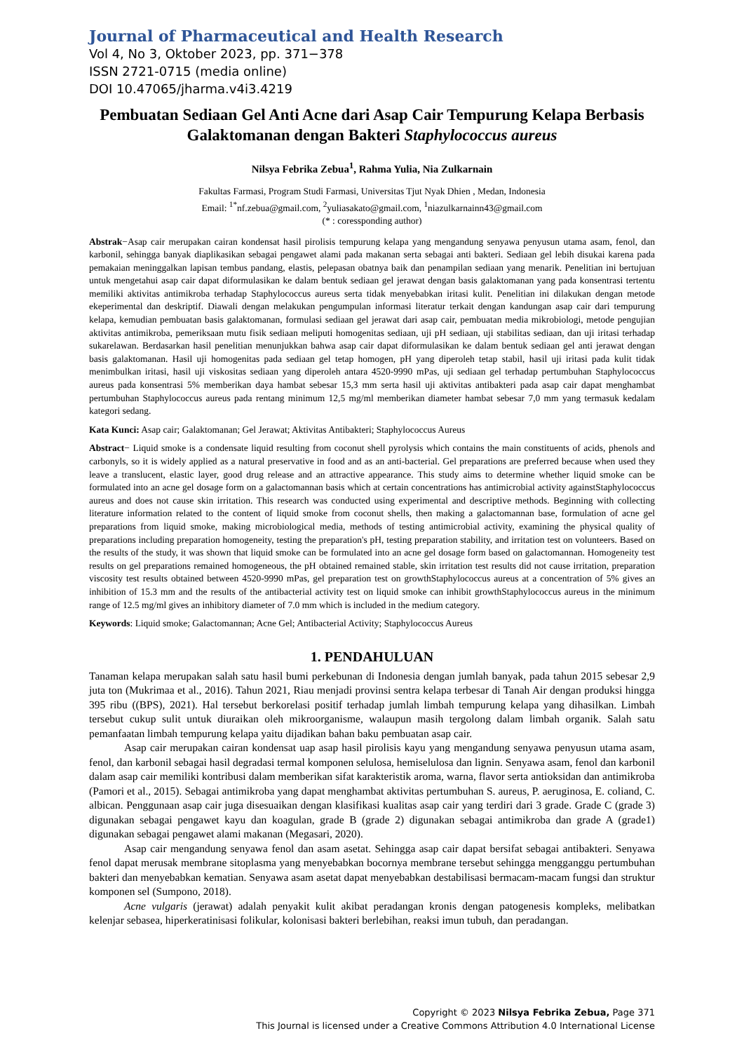Journal of Pharmaceutical and Health Research
Vol 4, No 3, Oktober 2023, pp. 371−378
ISSN 2721-0715 (media online)
DOI 10.47065/jharma.v4i3.4219
Pembuatan Sediaan Gel Anti Acne dari Asap Cair Tempurung Kelapa Berbasis Galaktomanan dengan Bakteri Staphylococcus aureus
Nilsya Febrika Zebua<sup>1</sup>, Rahma Yulia, Nia Zulkarnain
Fakultas Farmasi, Program Studi Farmasi, Universitas Tjut Nyak Dhien , Medan, Indonesia
Email: <sup>1*</sup>nf.zebua@gmail.com, <sup>2</sup>yuliasakato@gmail.com, <sup>1</sup>niazulkarnainn43@gmail.com
(* : coressponding author)
Abstrak−Asap cair merupakan cairan kondensat hasil pirolisis tempurung kelapa yang mengandung senyawa penyusun utama asam, fenol, dan karbonil, sehingga banyak diaplikasikan sebagai pengawet alami pada makanan serta sebagai anti bakteri. Sediaan gel lebih disukai karena pada pemakaian meninggalkan lapisan tembus pandang, elastis, pelepasan obatnya baik dan penampilan sediaan yang menarik. Penelitian ini bertujuan untuk mengetahui asap cair dapat diformulasikan ke dalam bentuk sediaan gel jerawat dengan basis galaktomanan yang pada konsentrasi tertentu memiliki aktivitas antimikroba terhadap Staphylococcus aureus serta tidak menyebabkan iritasi kulit. Penelitian ini dilakukan dengan metode ekeperimental dan deskriptif. Diawali dengan melakukan pengumpulan informasi literatur terkait dengan kandungan asap cair dari tempurung kelapa, kemudian pembuatan basis galaktomanan, formulasi sediaan gel jerawat dari asap cair, pembuatan media mikrobiologi, metode pengujian aktivitas antimikroba, pemeriksaan mutu fisik sediaan meliputi homogenitas sediaan, uji pH sediaan, uji stabilitas sediaan, dan uji iritasi terhadap sukarelawan. Berdasarkan hasil penelitian menunjukkan bahwa asap cair dapat diformulasikan ke dalam bentuk sediaan gel anti jerawat dengan basis galaktomanan. Hasil uji homogenitas pada sediaan gel tetap homogen, pH yang diperoleh tetap stabil, hasil uji iritasi pada kulit tidak menimbulkan iritasi, hasil uji viskositas sediaan yang diperoleh antara 4520-9990 mPas, uji sediaan gel terhadap pertumbuhan Staphylococcus aureus pada konsentrasi 5% memberikan daya hambat sebesar 15,3 mm serta hasil uji aktivitas antibakteri pada asap cair dapat menghambat pertumbuhan Staphylococcus aureus pada rentang minimum 12,5 mg/ml memberikan diameter hambat sebesar 7,0 mm yang termasuk kedalam kategori sedang.
Kata Kunci: Asap cair; Galaktomanan; Gel Jerawat; Aktivitas Antibakteri; Staphylococcus Aureus
Abstract− Liquid smoke is a condensate liquid resulting from coconut shell pyrolysis which contains the main constituents of acids, phenols and carbonyls, so it is widely applied as a natural preservative in food and as an anti-bacterial. Gel preparations are preferred because when used they leave a translucent, elastic layer, good drug release and an attractive appearance. This study aims to determine whether liquid smoke can be formulated into an acne gel dosage form on a galactomannan basis which at certain concentrations has antimicrobial activity againstStaphylococcus aureus and does not cause skin irritation. This research was conducted using experimental and descriptive methods. Beginning with collecting literature information related to the content of liquid smoke from coconut shells, then making a galactomannan base, formulation of acne gel preparations from liquid smoke, making microbiological media, methods of testing antimicrobial activity, examining the physical quality of preparations including preparation homogeneity, testing the preparation's pH, testing preparation stability, and irritation test on volunteers. Based on the results of the study, it was shown that liquid smoke can be formulated into an acne gel dosage form based on galactomannan. Homogeneity test results on gel preparations remained homogeneous, the pH obtained remained stable, skin irritation test results did not cause irritation, preparation viscosity test results obtained between 4520-9990 mPas, gel preparation test on growthStaphylococcus aureus at a concentration of 5% gives an inhibition of 15.3 mm and the results of the antibacterial activity test on liquid smoke can inhibit growthStaphylococcus aureus in the minimum range of 12.5 mg/ml gives an inhibitory diameter of 7.0 mm which is included in the medium category.
Keywords: Liquid smoke; Galactomannan; Acne Gel; Antibacterial Activity; Staphylococcus Aureus
1. PENDAHULUAN
Tanaman kelapa merupakan salah satu hasil bumi perkebunan di Indonesia dengan jumlah banyak, pada tahun 2015 sebesar 2,9 juta ton (Mukrimaa et al., 2016). Tahun 2021, Riau menjadi provinsi sentra kelapa terbesar di Tanah Air dengan produksi hingga 395 ribu ((BPS), 2021). Hal tersebut berkorelasi positif terhadap jumlah limbah tempurung kelapa yang dihasilkan. Limbah tersebut cukup sulit untuk diuraikan oleh mikroorganisme, walaupun masih tergolong dalam limbah organik. Salah satu pemanfaatan limbah tempurung kelapa yaitu dijadikan bahan baku pembuatan asap cair.
Asap cair merupakan cairan kondensat uap asap hasil pirolisis kayu yang mengandung senyawa penyusun utama asam, fenol, dan karbonil sebagai hasil degradasi termal komponen selulosa, hemiselulosa dan lignin. Senyawa asam, fenol dan karbonil dalam asap cair memiliki kontribusi dalam memberikan sifat karakteristik aroma, warna, flavor serta antioksidan dan antimikroba (Pamori et al., 2015). Sebagai antimikroba yang dapat menghambat aktivitas pertumbuhan S. aureus, P. aeruginosa, E. coliand, C. albican. Penggunaan asap cair juga disesuaikan dengan klasifikasi kualitas asap cair yang terdiri dari 3 grade. Grade C (grade 3) digunakan sebagai pengawet kayu dan koagulan, grade B (grade 2) digunakan sebagai antimikroba dan grade A (grade1) digunakan sebagai pengawet alami makanan (Megasari, 2020).
Asap cair mengandung senyawa fenol dan asam asetat. Sehingga asap cair dapat bersifat sebagai antibakteri. Senyawa fenol dapat merusak membrane sitoplasma yang menyebabkan bocornya membrane tersebut sehingga mengganggu pertumbuhan bakteri dan menyebabkan kematian. Senyawa asam asetat dapat menyebabkan destabilisasi bermacam-macam fungsi dan struktur komponen sel (Sumpono, 2018).
Acne vulgaris (jerawat) adalah penyakit kulit akibat peradangan kronis dengan patogenesis kompleks, melibatkan kelenjar sebasea, hiperkeratinisasi folikular, kolonisasi bakteri berlebihan, reaksi imun tubuh, dan peradangan.
Copyright © 2023 Nilsya Febrika Zebua, Page 371
This Journal is licensed under a Creative Commons Attribution 4.0 International License